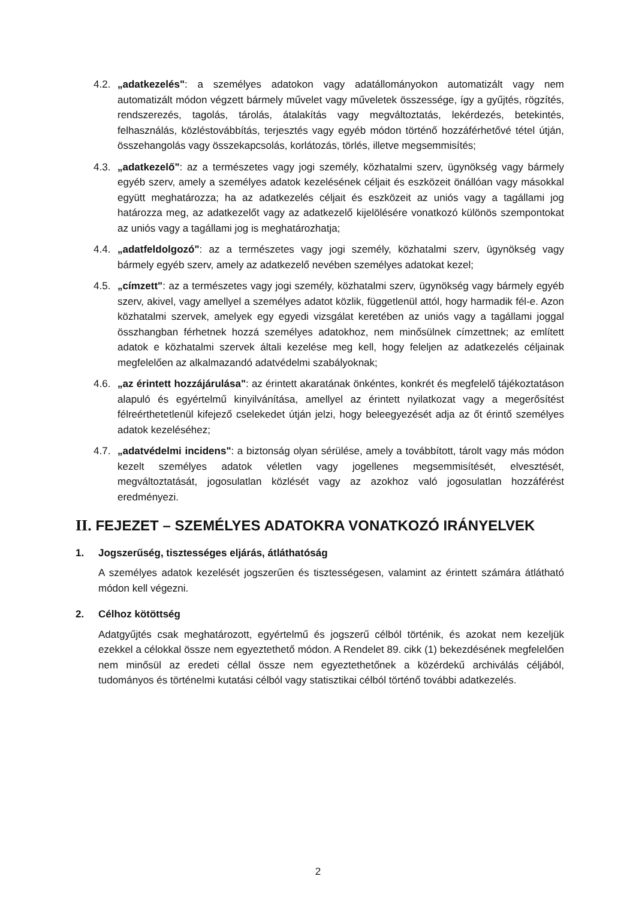4.2.
„adatkezelés": a személyes adatokon vagy adatállományokon automatizált vagy nem automatizált módon végzett bármely művelet vagy műveletek összessége, így a gyűjtés, rögzítés, rendszerezés, tagolás, tárolás, átalakítás vagy megváltoztatás, lekérdezés, betekintés, felhasználás, közléstovábbítás, terjesztés vagy egyéb módon történő hozzáférhetővé tétel útján, összehangolás vagy összekapcsolás, korlátozás, törlés, illetve megsemmisítés;
4.3.
„adatkezelő": az a természetes vagy jogi személy, közhatalmi szerv, ügynökség vagy bármely egyéb szerv, amely a személyes adatok kezelésének céljait és eszközeit önállóan vagy másokkal együtt meghatározza; ha az adatkezelés céljait és eszközeit az uniós vagy a tagállami jog határozza meg, az adatkezelőt vagy az adatkezelő kijelölésére vonatkozó különös szempontokat az uniós vagy a tagállami jog is meghatározhatja;
4.4.
„adatfeldolgozó": az a természetes vagy jogi személy, közhatalmi szerv, ügynökség vagy bármely egyéb szerv, amely az adatkezelő nevében személyes adatokat kezel;
4.5.
„címzett": az a természetes vagy jogi személy, közhatalmi szerv, ügynökség vagy bármely egyéb szerv, akivel, vagy amellyel a személyes adatot közlik, függetlenül attól, hogy harmadik fél-e. Azon közhatalmi szervek, amelyek egy egyedi vizsgálat keretében az uniós vagy a tagállami joggal összhangban férhetnek hozzá személyes adatokhoz, nem minősülnek címzettnek; az említett adatok e közhatalmi szervek általi kezelése meg kell, hogy feleljen az adatkezelés céljainak megfelelően az alkalmazandó adatvédelmi szabályoknak;
4.6.
„az érintett hozzájárulása": az érintett akaratának önkéntes, konkrét és megfelelő tájékoztatáson alapuló és egyértelmű kinyilvánítása, amellyel az érintett nyilatkozat vagy a megerősítést félreérthetetlenül kifejező cselekedet útján jelzi, hogy beleegyezését adja az őt érintő személyes adatok kezeléséhez;
4.7.
„adatvédelmi incidens": a biztonság olyan sérülése, amely a továbbított, tárolt vagy más módon kezelt személyes adatok véletlen vagy jogellenes megsemmisítését, elvesztését, megváltoztatását, jogosulatlan közlését vagy az azokhoz való jogosulatlan hozzáférést eredményezi.
II. FEJEZET – SZEMÉLYES ADATOKRA VONATKOZÓ IRÁNYELVEK
1. Jogszerűség, tisztességes eljárás, átláthatóság
A személyes adatok kezelését jogszerűen és tisztességesen, valamint az érintett számára átlátható módon kell végezni.
2. Célhoz kötöttség
Adatgyűjtés csak meghatározott, egyértelmű és jogszerű célból történik, és azokat nem kezeljük ezekkel a célokkal össze nem egyeztethető módon. A Rendelet 89. cikk (1) bekezdésének megfelelően nem minősül az eredeti céllal össze nem egyeztethetőnek a közérdekű archiválás céljából, tudományos és történelmi kutatási célból vagy statisztikai célból történő további adatkezelés.
2